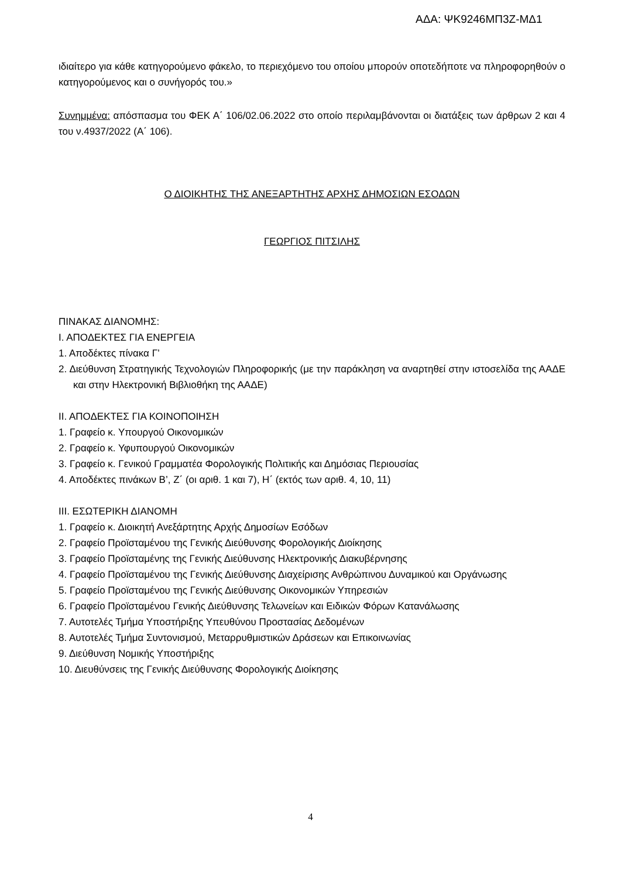ΑΔΑ: ΨΚ9246ΜΠ3Ζ-ΜΔ1
ιδιαίτερο για κάθε κατηγορούμενο φάκελο, το περιεχόμενο του οποίου μπορούν οποτεδήποτε να πληροφορηθούν ο κατηγορούμενος και ο συνήγορός του.»
Συνημμένα: απόσπασμα του ΦΕΚ Α΄ 106/02.06.2022 στο οποίο περιλαμβάνονται οι διατάξεις των άρθρων 2 και 4 του ν.4937/2022 (Α΄ 106).
Ο ΔΙΟΙΚΗΤΗΣ ΤΗΣ ΑΝΕΞΑΡΤΗΤΗΣ ΑΡΧΗΣ ΔΗΜΟΣΙΩΝ ΕΣΟΔΩΝ
ΓΕΩΡΓΙΟΣ ΠΙΤΣΙΛΗΣ
ΠΙΝΑΚΑΣ ΔΙΑΝΟΜΗΣ:
Ι. ΑΠΟΔΕΚΤΕΣ ΓΙΑ ΕΝΕΡΓΕΙΑ
1. Αποδέκτες πίνακα Γ’
2. Διεύθυνση Στρατηγικής Τεχνολογιών Πληροφορικής (με την παράκληση να αναρτηθεί στην ιστοσελίδα της ΑΑΔΕ και στην Ηλεκτρονική Βιβλιοθήκη της ΑΑΔΕ)
ΙΙ. ΑΠΟΔΕΚΤΕΣ ΓΙΑ ΚΟΙΝΟΠΟΙΗΣΗ
1. Γραφείο κ. Υπουργού Οικονομικών
2. Γραφείο κ. Υφυπουργού Οικονομικών
3. Γραφείο κ. Γενικού Γραμματέα Φορολογικής Πολιτικής και Δημόσιας Περιουσίας
4. Αποδέκτες πινάκων Β’, Ζ΄ (οι αριθ. 1 και 7), Η΄ (εκτός των αριθ. 4, 10, 11)
ΙΙΙ. ΕΣΩΤΕΡΙΚΗ ΔΙΑΝΟΜΗ
1. Γραφείο κ. Διοικητή Ανεξάρτητης Αρχής Δημοσίων Εσόδων
2. Γραφείο Προϊσταμένου της Γενικής Διεύθυνσης Φορολογικής Διοίκησης
3. Γραφείο Προϊσταμένης της Γενικής Διεύθυνσης Ηλεκτρονικής Διακυβέρνησης
4. Γραφείο Προϊσταμένου της Γενικής Διεύθυνσης Διαχείρισης Ανθρώπινου Δυναμικού και Οργάνωσης
5. Γραφείο Προϊσταμένου της Γενικής Διεύθυνσης Οικονομικών Υπηρεσιών
6. Γραφείο Προϊσταμένου Γενικής Διεύθυνσης Τελωνείων και Ειδικών Φόρων Κατανάλωσης
7. Αυτοτελές Τμήμα Υποστήριξης Υπευθύνου Προστασίας Δεδομένων
8. Αυτοτελές Τμήμα Συντονισμού, Μεταρρυθμιστικών Δράσεων και Επικοινωνίας
9. Διεύθυνση Νομικής Υποστήριξης
10. Διευθύνσεις της Γενικής Διεύθυνσης Φορολογικής Διοίκησης
4